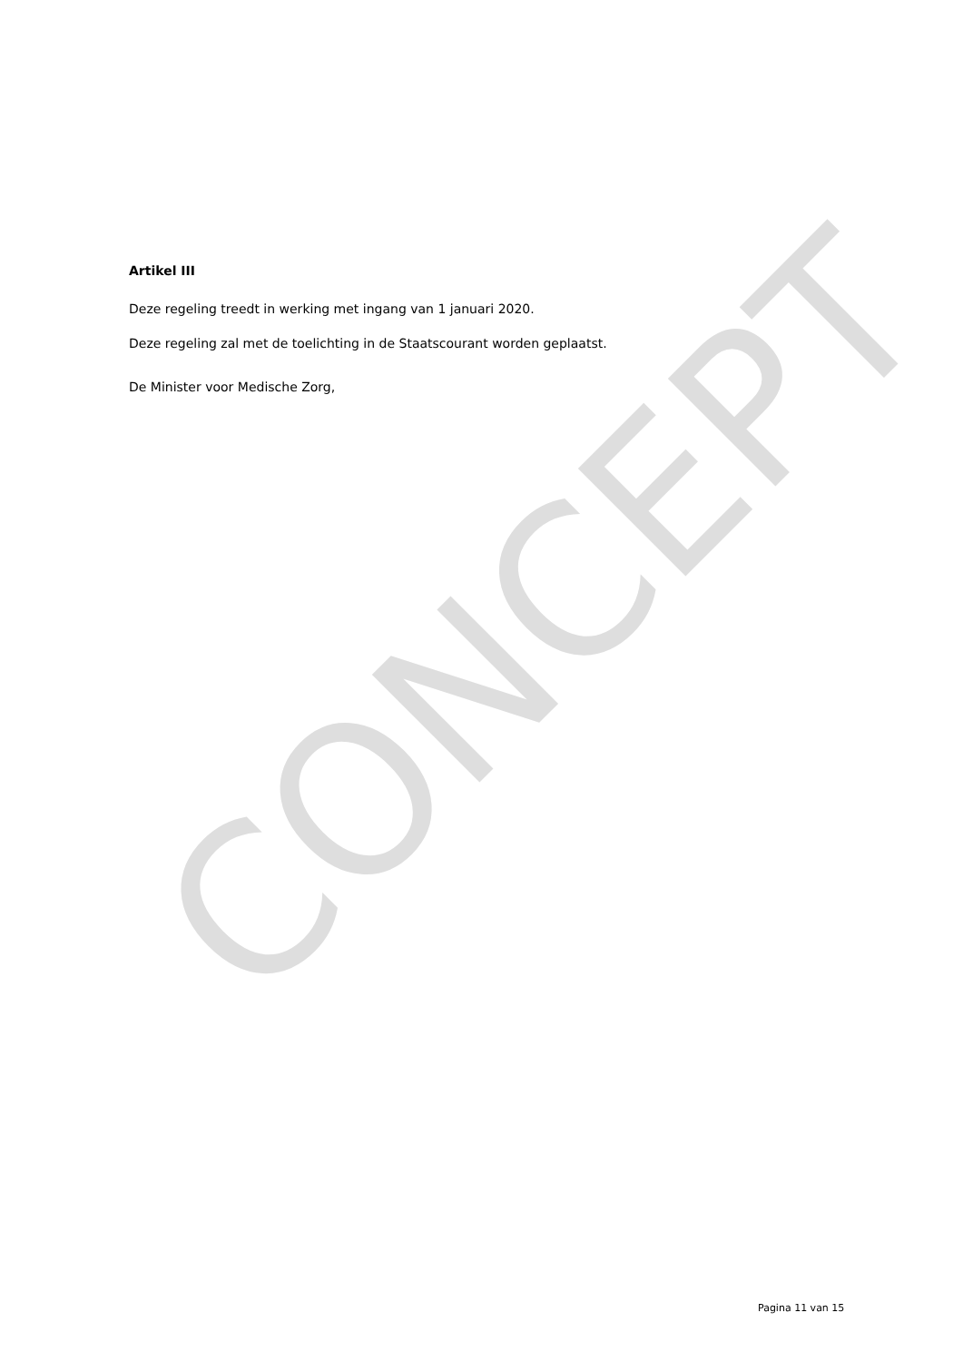CONCEPT
Artikel III
Deze regeling treedt in werking met ingang van 1 januari 2020.
Deze regeling zal met de toelichting in de Staatscourant worden geplaatst.
De Minister voor Medische Zorg,
Pagina 11 van 15